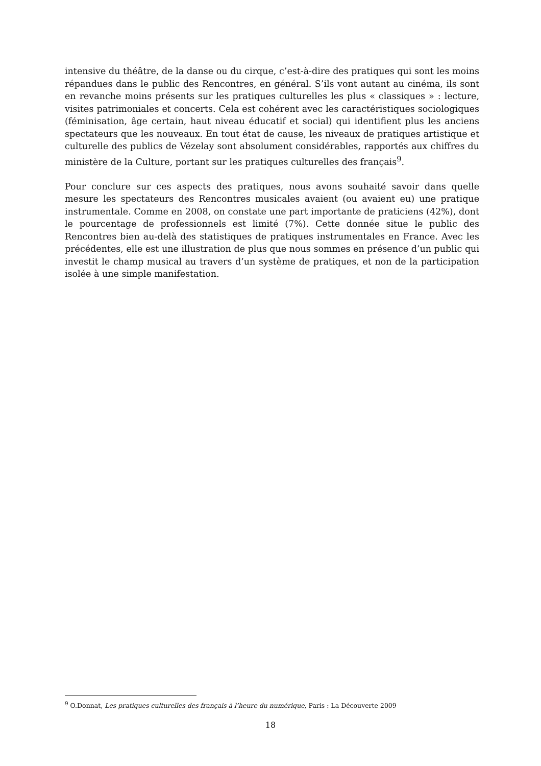intensive du théâtre, de la danse ou du cirque, c’est-à-dire des pratiques qui sont les moins répandues dans le public des Rencontres, en général. S’ils vont autant au cinéma, ils sont en revanche moins présents sur les pratiques culturelles les plus « classiques » : lecture, visites patrimoniales et concerts. Cela est cohérent avec les caractéristiques sociologiques (féminisation, âge certain, haut niveau éducatif et social) qui identifient plus les anciens spectateurs que les nouveaux. En tout état de cause, les niveaux de pratiques artistique et culturelle des publics de Vézelay sont absolument considérables, rapportés aux chiffres du ministère de la Culture, portant sur les pratiques culturelles des français<sup>9</sup>.
Pour conclure sur ces aspects des pratiques, nous avons souhaité savoir dans quelle mesure les spectateurs des Rencontres musicales avaient (ou avaient eu) une pratique instrumentale. Comme en 2008, on constate une part importante de praticiens (42%), dont le pourcentage de professionnels est limité (7%). Cette donnée situe le public des Rencontres bien au-delà des statistiques de pratiques instrumentales en France. Avec les précédentes, elle est une illustration de plus que nous sommes en présence d’un public qui investit le champ musical au travers d’un système de pratiques, et non de la participation isolée à une simple manifestation.
<sup>9</sup> O.Donnat, Les pratiques culturelles des français à l’heure du numérique, Paris : La Découverte 2009
18